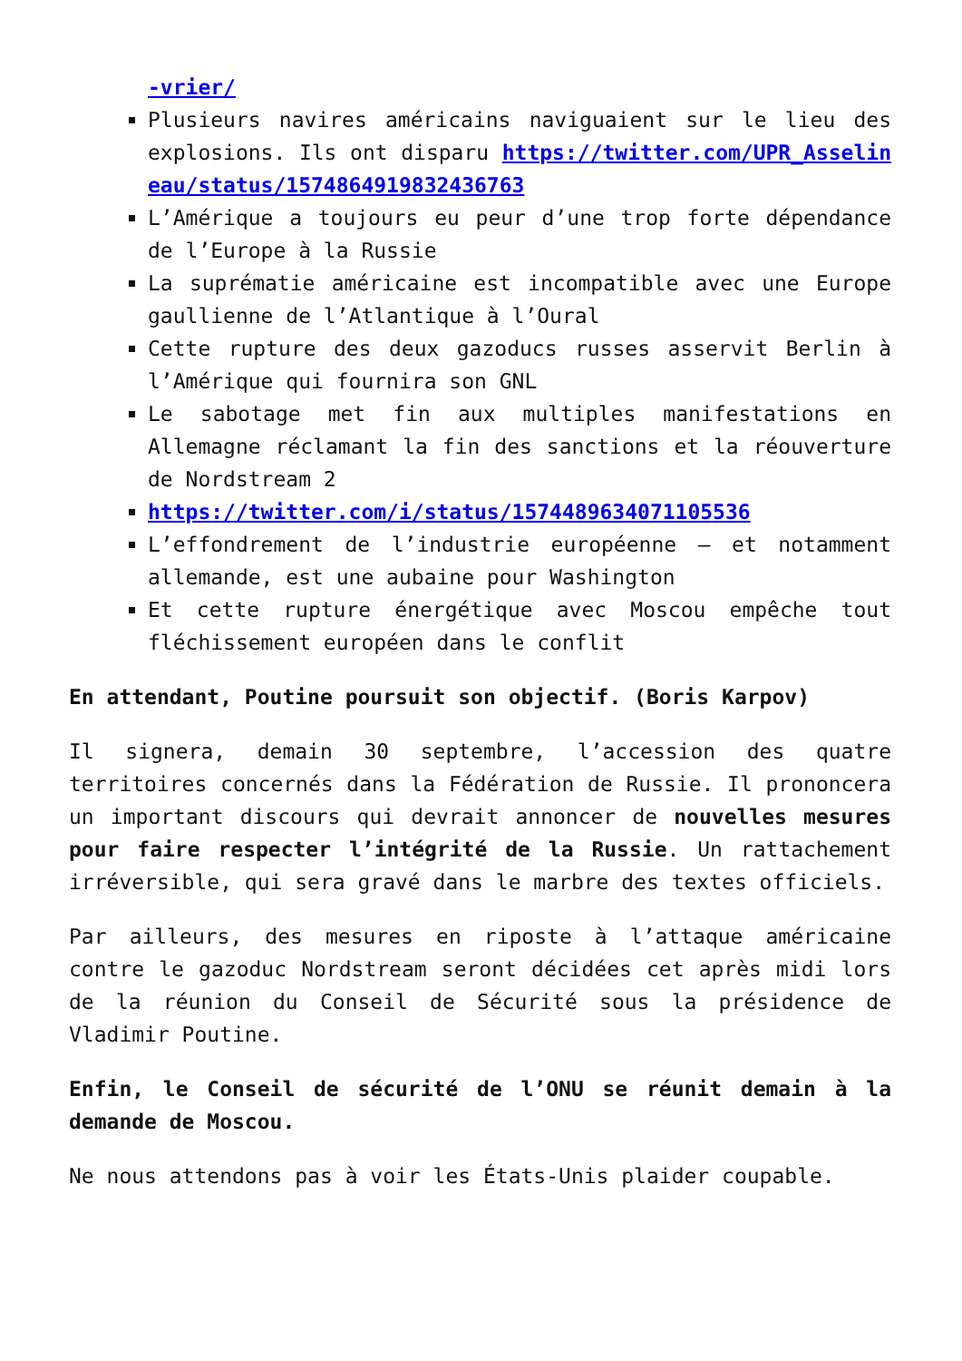-vrier/
Plusieurs navires américains naviguaient sur le lieu des explosions. Ils ont disparu https://twitter.com/UPR_Asselineau/status/1574864919832436763
L’Amérique a toujours eu peur d’une trop forte dépendance de l’Europe à la Russie
La suprématie américaine est incompatible avec une Europe gaullienne de l’Atlantique à l’Oural
Cette rupture des deux gazoducs russes asservit Berlin à l’Amérique qui fournira son GNL
Le sabotage met fin aux multiples manifestations en Allemagne réclamant la fin des sanctions et la réouverture de Nordstream 2
https://twitter.com/i/status/1574489634071105536
L’effondrement de l’industrie européenne – et notamment allemande, est une aubaine pour Washington
Et cette rupture énergétique avec Moscou empêche tout fléchissement européen dans le conflit
En attendant, Poutine poursuit son objectif. (Boris Karpov)
Il signera, demain 30 septembre, l’accession des quatre territoires concernés dans la Fédération de Russie. Il prononcera un important discours qui devrait annoncer de nouvelles mesures pour faire respecter l’intégrité de la Russie. Un rattachement irréversible, qui sera gravé dans le marbre des textes officiels.
Par ailleurs, des mesures en riposte à l’attaque américaine contre le gazoduc Nordstream seront décidées cet après midi lors de la réunion du Conseil de Sécurité sous la présidence de Vladimir Poutine.
Enfin, le Conseil de sécurité de l’ONU se réunit demain à la demande de Moscou.
Ne nous attendons pas à voir les États-Unis plaider coupable.